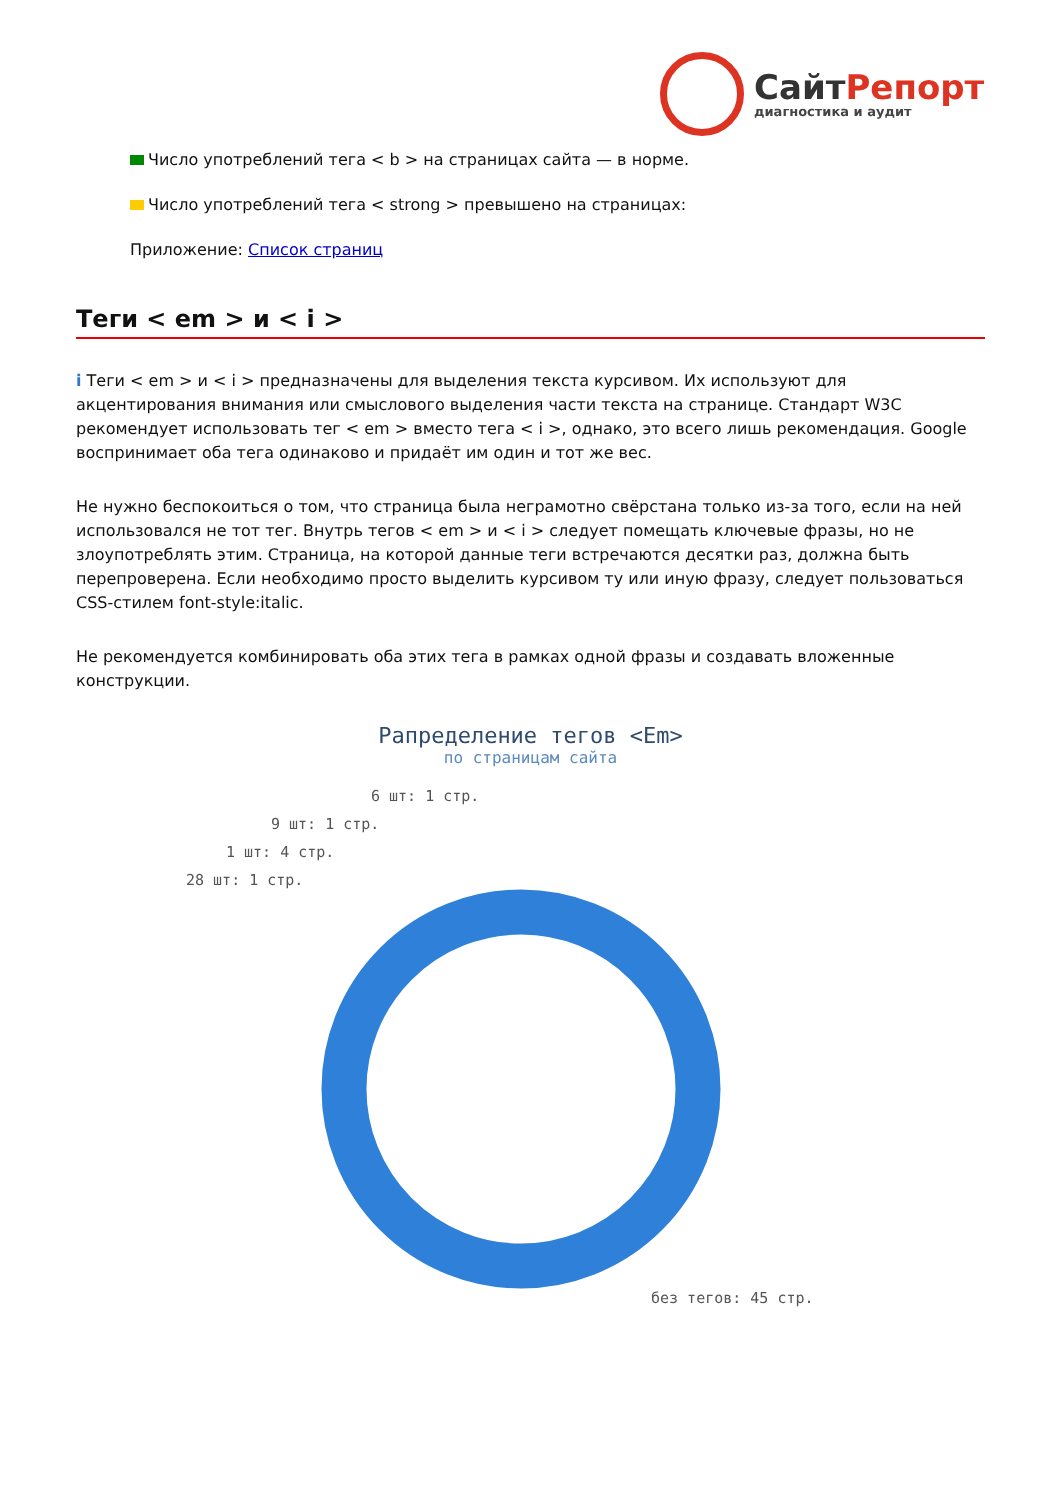СайтРепорт
диагностика и аудит
Число употреблений тега < b > на страницах сайта — в норме.
Число употреблений тега < strong > превышено на страницах:
Приложение: Список страниц
Теги < em > и < i >
i Теги < em > и < i > предназначены для выделения текста курсивом. Их используют для акцентирования внимания или смыслового выделения части текста на странице. Стандарт W3C рекомендует использовать тег < em > вместо тега < i >, однако, это всего лишь рекомендация. Google воспринимает оба тега одинаково и придаёт им один и тот же вес.
Не нужно беспокоиться о том, что страница была неграмотно свёрстана только из-за того, если на ней использовался не тот тег. Внутрь тегов < em > и < i > следует помещать ключевые фразы, но не злоупотреблять этим. Страница, на которой данные теги встречаются десятки раз, должна быть перепроверена. Если необходимо просто выделить курсивом ту или иную фразу, следует пользоваться CSS-стилем font-style:italic.
Не рекомендуется комбинировать оба этих тега в рамках одной фразы и создавать вложенные конструкции.
Рапределение тегов <Em>
по страницам сайта
6 шт: 1 стр.
9 шт: 1 стр.
1 шт: 4 стр.
28 шт: 1 стр.
без тегов: 45 стр.